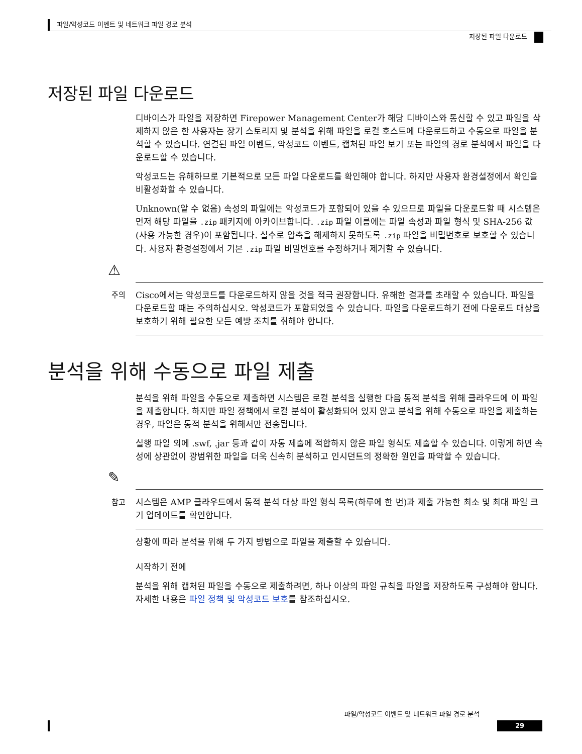파일/악성코드 이벤트 및 네트워크 파일 경로 분석
저장된 파일 다운로드
저장된 파일 다운로드
디바이스가 파일을 저장하면 Firepower Management Center가 해당 디바이스와 통신할 수 있고 파일을 삭제하지 않은 한 사용자는 장기 스토리지 및 분석을 위해 파일을 로컬 호스트에 다운로드하고 수동으로 파일을 분석할 수 있습니다. 연결된 파일 이벤트, 악성코드 이벤트, 캡처된 파일 보기 또는 파일의 경로 분석에서 파일을 다운로드할 수 있습니다.
악성코드는 유해하므로 기본적으로 모든 파일 다운로드를 확인해야 합니다. 하지만 사용자 환경설정에서 확인을 비활성화할 수 있습니다.
Unknown(알 수 없음) 속성의 파일에는 악성코드가 포함되어 있을 수 있으므로 파일을 다운로드할 때 시스템은 먼저 해당 파일을 .zip 패키지에 아카이브합니다. .zip 파일 이름에는 파일 속성과 파일 형식 및 SHA-256 값(사용 가능한 경우)이 포함됩니다. 실수로 압축을 해제하지 못하도록 .zip 파일을 비밀번호로 보호할 수 있습니다. 사용자 환경설정에서 기본 .zip 파일 비밀번호를 수정하거나 제거할 수 있습니다.
⚠
주의
Cisco에서는 악성코드를 다운로드하지 않을 것을 적극 권장합니다. 유해한 결과를 초래할 수 있습니다. 파일을 다운로드할 때는 주의하십시오. 악성코드가 포함되었을 수 있습니다. 파일을 다운로드하기 전에 다운로드 대상을 보호하기 위해 필요한 모든 예방 조치를 취해야 합니다.
분석을 위해 수동으로 파일 제출
분석을 위해 파일을 수동으로 제출하면 시스템은 로컬 분석을 실행한 다음 동적 분석을 위해 클라우드에 이 파일을 제출합니다. 하지만 파일 정책에서 로컬 분석이 활성화되어 있지 않고 분석을 위해 수동으로 파일을 제출하는 경우, 파일은 동적 분석을 위해서만 전송됩니다.
실행 파일 외에 .swf, .jar 등과 같이 자동 제출에 적합하지 않은 파일 형식도 제출할 수 있습니다. 이렇게 하면 속성에 상관없이 광범위한 파일을 더욱 신속히 분석하고 인시던트의 정확한 원인을 파악할 수 있습니다.
✎
참고
시스템은 AMP 클라우드에서 동적 분석 대상 파일 형식 목록(하루에 한 번)과 제출 가능한 최소 및 최대 파일 크기 업데이트를 확인합니다.
상황에 따라 분석을 위해 두 가지 방법으로 파일을 제출할 수 있습니다.
시작하기 전에
분석을 위해 캡처된 파일을 수동으로 제출하려면, 하나 이상의 파일 규칙을 파일을 저장하도록 구성해야 합니다. 자세한 내용은 파일 정책 및 악성코드 보호를 참조하십시오.
파일/악성코드 이벤트 및 네트워크 파일 경로 분석
29